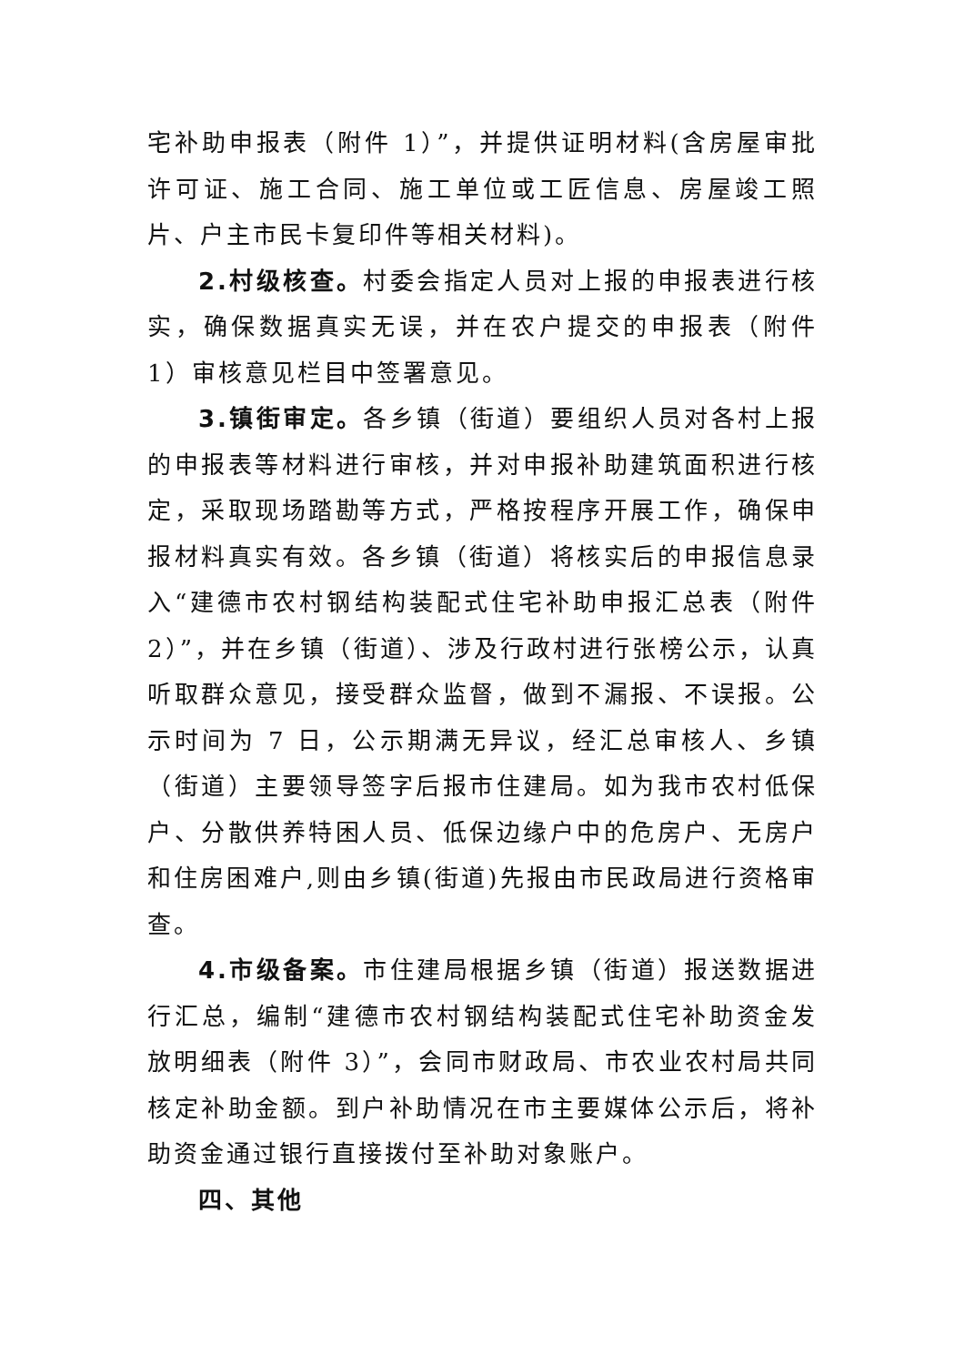宅补助申报表（附件 1）”，并提供证明材料(含房屋审批许可证、施工合同、施工单位或工匠信息、房屋竣工照片、户主市民卡复印件等相关材料)。
2.村级核查。村委会指定人员对上报的申报表进行核实，确保数据真实无误，并在农户提交的申报表（附件 1）审核意见栏目中签署意见。
3.镇街审定。各乡镇（街道）要组织人员对各村上报的申报表等材料进行审核，并对申报补助建筑面积进行核定，采取现场踏勘等方式，严格按程序开展工作，确保申报材料真实有效。各乡镇（街道）将核实后的申报信息录入“建德市农村钢结构装配式住宅补助申报汇总表（附件 2）”，并在乡镇（街道）、涉及行政村进行张榜公示，认真听取群众意见，接受群众监督，做到不漏报、不误报。公示时间为 7 日，公示期满无异议，经汇总审核人、乡镇（街道）主要领导签字后报市住建局。如为我市农村低保户、分散供养特困人员、低保边缘户中的危房户、无房户和住房困难户,则由乡镇(街道)先报由市民政局进行资格审查。
4.市级备案。市住建局根据乡镇（街道）报送数据进行汇总，编制“建德市农村钢结构装配式住宅补助资金发放明细表（附件 3）”，会同市财政局、市农业农村局共同核定补助金额。到户补助情况在市主要媒体公示后，将补助资金通过银行直接拨付至补助对象账户。
四、其他